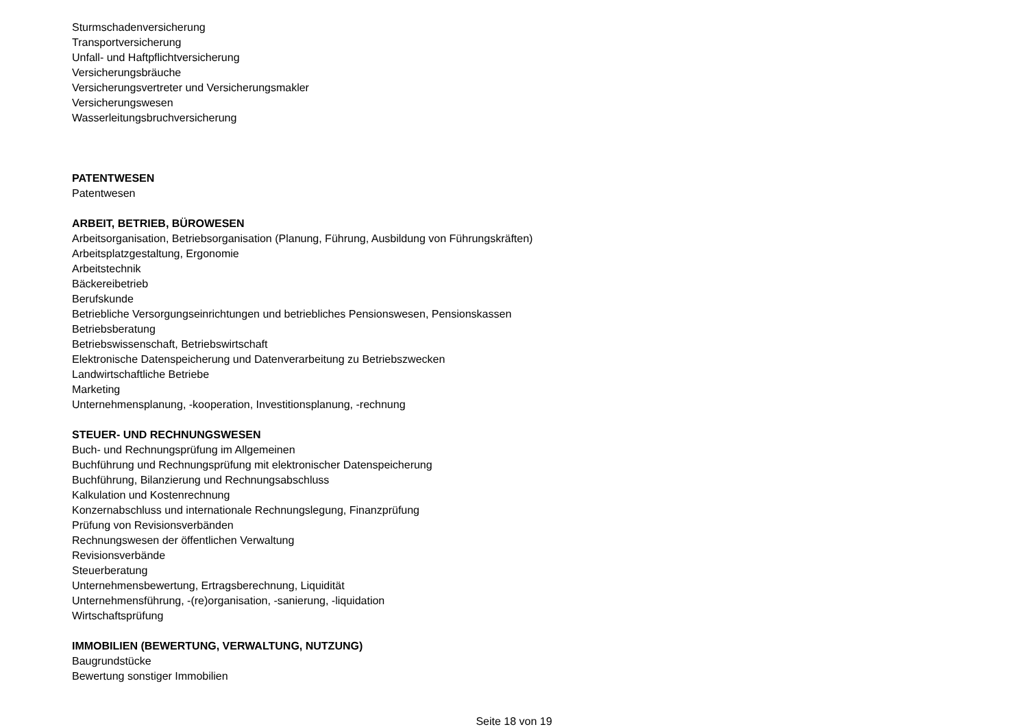Sturmschadenversicherung
Transportversicherung
Unfall- und Haftpflichtversicherung
Versicherungsbräuche
Versicherungsvertreter und Versicherungsmakler
Versicherungswesen
Wasserleitungsbruchversicherung
PATENTWESEN
Patentwesen
ARBEIT, BETRIEB, BÜROWESEN
Arbeitsorganisation, Betriebsorganisation (Planung, Führung, Ausbildung von Führungskräften)
Arbeitsplatzgestaltung, Ergonomie
Arbeitstechnik
Bäckereibetrieb
Berufskunde
Betriebliche Versorgungseinrichtungen und betriebliches Pensionswesen, Pensionskassen
Betriebsberatung
Betriebswissenschaft, Betriebswirtschaft
Elektronische Datenspeicherung und Datenverarbeitung zu Betriebszwecken
Landwirtschaftliche Betriebe
Marketing
Unternehmensplanung, -kooperation, Investitionsplanung, -rechnung
STEUER- UND RECHNUNGSWESEN
Buch- und Rechnungsprüfung im Allgemeinen
Buchführung und Rechnungsprüfung mit elektronischer Datenspeicherung
Buchführung, Bilanzierung und Rechnungsabschluss
Kalkulation und Kostenrechnung
Konzernabschluss und internationale Rechnungslegung, Finanzprüfung
Prüfung von Revisionsverbänden
Rechnungswesen der öffentlichen Verwaltung
Revisionsverbände
Steuerberatung
Unternehmensbewertung, Ertragsberechnung, Liquidität
Unternehmensführung, -(re)organisation, -sanierung, -liquidation
Wirtschaftsprüfung
IMMOBILIEN (BEWERTUNG, VERWALTUNG, NUTZUNG)
Baugrundstücke
Bewertung sonstiger Immobilien
Seite 18 von 19